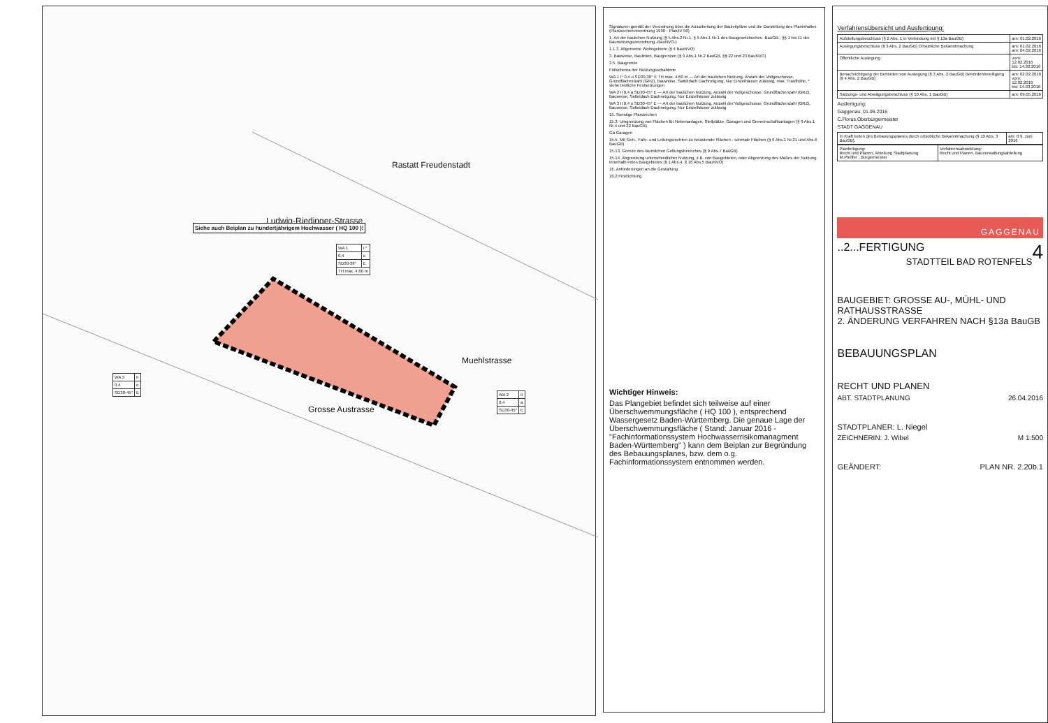Ludwig-Riedinger-Strasse
Rastatt Freudenstadt
Grosse Austrasse
Muehlstrasse
Siehe auch Beiplan zu hundertjährigem Hochwasser ( HQ 100 )!
| WA 1 | I * |
| 0,4 | o |
| SD30-38° | E |
| TH max. 4.60 m | |
| WA 3 | II |
| 0,4 | o |
| SD30-45° | E |
| WA 2 | II |
| 0,4 | a |
| SD30-45° | E |
Signaturen gemäß der Verordnung über die Ausarbeitung der Bauleitpläne und die Darstellung des Planinhaltes (Planzeichenverordnung 1990 - PlanzV 90)
1. Art der baulichen Nutzung (§ 5 Abs.2 Nr.1, § 9 Abs.1 Nr.1 des Baugesetzbuches -BauGB-, §§ 1 bis 11 der Baunutzungsverordnung -BauNVO-)
1.1.3. Allgemeine Wohngebiete (§ 4 BauNVO)
3. Bauweise, Baulinien, Baugrenzen (§ 9 Abs.1 Nr.2 BauGB, §§ 22 und 23 BauNVO)
3.5. Baugrenze
Füllschema der Nutzungsschablone
WA 1 I* 0,4 o SD30-38° E TH max. 4.60 m — Art der baulichen Nutzung, Anzahl der Vollgeschosse, Grundflächenzahl (GRZ), Bauweise, Satteldach Dachneigung, Nur Einzelhäuser zulässig, max. Traufhöhe, * siehe textliche Festsetzungen
WA 2 II 0,4 a SD30-45° E — Art der baulichen Nutzung, Anzahl der Vollgeschosse, Grundflächenzahl (GRZ), Bauweise, Satteldach Dachneigung, Nur Einzelhäuser zulässig
WA 3 II 0,4 o SD30-45° E — Art der baulichen Nutzung, Anzahl der Vollgeschosse, Grundflächenzahl (GRZ), Bauweise, Satteldach Dachneigung, Nur Einzelhäuser zulässig
15. Sonstige Planzeichen
15.3. Umgrenzung von Flächen für Nebenanlagen, Stellplätze, Garagen und Gemeinschaftsanlagen (§ 9 Abs.1 Nr.4 und 22 BauGB)
Ga Garagen
15.5. Mit Geh-, Fahr- und Leitungsrechten zu belastende Flächen - schmale Flächen (§ 9 Abs.1 Nr.21 und Abs.6 BauGB)
15.13. Grenze des räumlichen Geltungsbereiches (§ 9 Abs.7 BauGB)
15.14. Abgrenzung unterschiedlicher Nutzung, z.B. von Baugebieten, oder Abgrenzung des Maßes der Nutzung innerhalb eines Baugebietes (§ 1 Abs.4, § 16 Abs.5 BauNVO)
16. Anforderungen an die Gestaltung
16.2 Firstrichtung
Wichtiger Hinweis:
Das Plangebiet befindet sich teilweise auf einer Überschwemmungsfläche ( HQ 100 ), entsprechend Wassergesetz Baden-Württemberg. Die genaue Lage der Überschwemmungsfläche ( Stand: Januar 2016 - "Fachinformationssystem Hochwasserrisikomanagment Baden-Württemberg" ) kann dem Beiplan zur Begründung des Bebauungsplanes, bzw. dem o.g. Fachinformationssystem entnommen werden.
Verfahrensübersicht und Ausfertigung:
| Aufstellungsbeschluss (§ 2 Abs. 1 in Verbindung mit § 13a BauGB) | am: 01.02.2016 |
| Auslegungsbeschluss (§ 3 Abs. 2 BauGB) Ortsübliche Bekanntmachung | am: 01.02.2016 am: 04.02.2016 |
| Öffentliche Auslegung | vom: 12.02.2016 bis: 14.03.2016 |
| Benachrichtigung der Behörden von Auslegung (§ 3 Abs. 2 BauGB) Behördenbeteiligung (§ 4 Abs. 2 BauGB) | am: 02.02.2016 vom: 12.02.2016 bis: 14.03.2016 |
| Satzungs- und Abwägungsbeschluss (§ 10 Abs. 1 BauGB) | am: 09.05.2016 |
Ausfertigung:
Gaggenau, 01.06.2016
C.Florus,Oberbürgermeister
STADT GAGGENAU
| In Kraft treten des Bebauungsplanes durch ortsübliche Bekanntmachung (§ 10 Abs. 3 BauGB). | am: 0 9. Juni 2016 |
| Planfertigung: Recht und Planen, Abteilung Stadtplanung M.Pfeiffer , Bürgermeister | Verfahrensabwicklung: Recht und Planen, Bauverwaltungsabteilung |
GAGGENAU
..2...FERTIGUNG 4
STADTTEIL BAD ROTENFELS
BAUGEBIET: GROSSE AU-, MÜHL- UND RATHAUSSTRASSE
2. ÄNDERUNG VERFAHREN NACH §13a BauGB
BEBAUUNGSPLAN
RECHT UND PLANEN
ABT. STADTPLANUNG 26.04.2016
STADTPLANER: L. Niegel
ZEICHNERIN: J. Wibel M 1:500
GEÄNDERT: PLAN NR. 2.20b.1